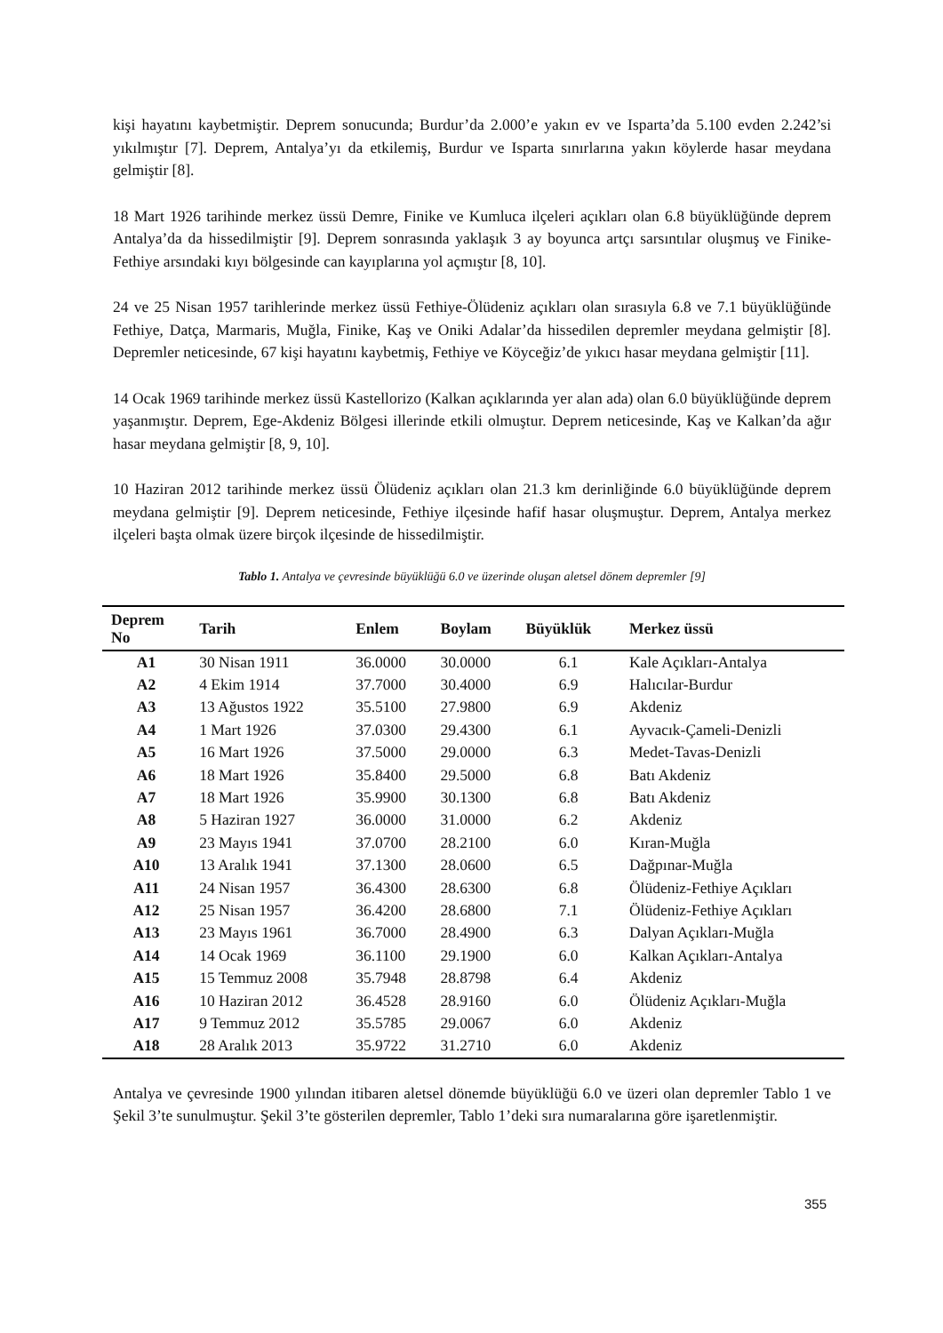kişi hayatını kaybetmiştir. Deprem sonucunda; Burdur’da 2.000’e yakın ev ve Isparta’da 5.100 evden 2.242’si yıkılmıştır [7]. Deprem, Antalya’yı da etkilemiş, Burdur ve Isparta sınırlarına yakın köylerde hasar meydana gelmiştir [8].
18 Mart 1926 tarihinde merkez üssü Demre, Finike ve Kumluca ilçeleri açıkları olan 6.8 büyüklüğünde deprem Antalya’da da hissedilmiştir [9]. Deprem sonrasında yaklaşık 3 ay boyunca artçı sarsıntılar oluşmuş ve Finike-Fethiye arsındaki kıyı bölgesinde can kayıplarına yol açmıştır [8, 10].
24 ve 25 Nisan 1957 tarihlerinde merkez üssü Fethiye-Ölüdeniz açıkları olan sırasıyla 6.8 ve 7.1 büyüklüğünde Fethiye, Datça, Marmaris, Muğla, Finike, Kaş ve Oniki Adalar’da hissedilen depremler meydana gelmiştir [8]. Depremler neticesinde, 67 kişi hayatını kaybetmiş, Fethiye ve Köyceğiz’de yıkıcı hasar meydana gelmiştir [11].
14 Ocak 1969 tarihinde merkez üssü Kastellorizo (Kalkan açıklarında yer alan ada) olan 6.0 büyüklüğünde deprem yaşanmıştır. Deprem, Ege-Akdeniz Bölgesi illerinde etkili olmuştur. Deprem neticesinde, Kaş ve Kalkan’da ağır hasar meydana gelmiştir [8, 9, 10].
10 Haziran 2012 tarihinde merkez üssü Ölüdeniz açıkları olan 21.3 km derinliğinde 6.0 büyüklüğünde deprem meydana gelmiştir [9]. Deprem neticesinde, Fethiye ilçesinde hafif hasar oluşmuştur. Deprem, Antalya merkez ilçeleri başta olmak üzere birçok ilçesinde de hissedilmiştir.
Tablo 1. Antalya ve çevresinde büyüklüğü 6.0 ve üzerinde oluşan aletsel dönem depremler [9]
| Deprem No | Tarih | Enlem | Boylam | Büyüklük | Merkez üssü |
| --- | --- | --- | --- | --- | --- |
| A1 | 30 Nisan 1911 | 36.0000 | 30.0000 | 6.1 | Kale Açıkları-Antalya |
| A2 | 4 Ekim 1914 | 37.7000 | 30.4000 | 6.9 | Halıcılar-Burdur |
| A3 | 13 Ağustos 1922 | 35.5100 | 27.9800 | 6.9 | Akdeniz |
| A4 | 1 Mart 1926 | 37.0300 | 29.4300 | 6.1 | Ayvacık-Çameli-Denizli |
| A5 | 16 Mart 1926 | 37.5000 | 29.0000 | 6.3 | Medet-Tavas-Denizli |
| A6 | 18 Mart 1926 | 35.8400 | 29.5000 | 6.8 | Batı Akdeniz |
| A7 | 18 Mart 1926 | 35.9900 | 30.1300 | 6.8 | Batı Akdeniz |
| A8 | 5 Haziran 1927 | 36.0000 | 31.0000 | 6.2 | Akdeniz |
| A9 | 23 Mayıs 1941 | 37.0700 | 28.2100 | 6.0 | Kıran-Muğla |
| A10 | 13 Aralık 1941 | 37.1300 | 28.0600 | 6.5 | Dağpınar-Muğla |
| A11 | 24 Nisan 1957 | 36.4300 | 28.6300 | 6.8 | Ölüdeniz-Fethiye Açıkları |
| A12 | 25 Nisan 1957 | 36.4200 | 28.6800 | 7.1 | Ölüdeniz-Fethiye Açıkları |
| A13 | 23 Mayıs 1961 | 36.7000 | 28.4900 | 6.3 | Dalyan Açıkları-Muğla |
| A14 | 14 Ocak 1969 | 36.1100 | 29.1900 | 6.0 | Kalkan Açıkları-Antalya |
| A15 | 15 Temmuz 2008 | 35.7948 | 28.8798 | 6.4 | Akdeniz |
| A16 | 10 Haziran 2012 | 36.4528 | 28.9160 | 6.0 | Ölüdeniz Açıkları-Muğla |
| A17 | 9 Temmuz 2012 | 35.5785 | 29.0067 | 6.0 | Akdeniz |
| A18 | 28 Aralık 2013 | 35.9722 | 31.2710 | 6.0 | Akdeniz |
Antalya ve çevresinde 1900 yılından itibaren aletsel dönemde büyüklüğü 6.0 ve üzeri olan depremler Tablo 1 ve Şekil 3’te sunulmuştur. Şekil 3’te gösterilen depremler, Tablo 1’deki sıra numaralarına göre işaretlenmiştir.
355